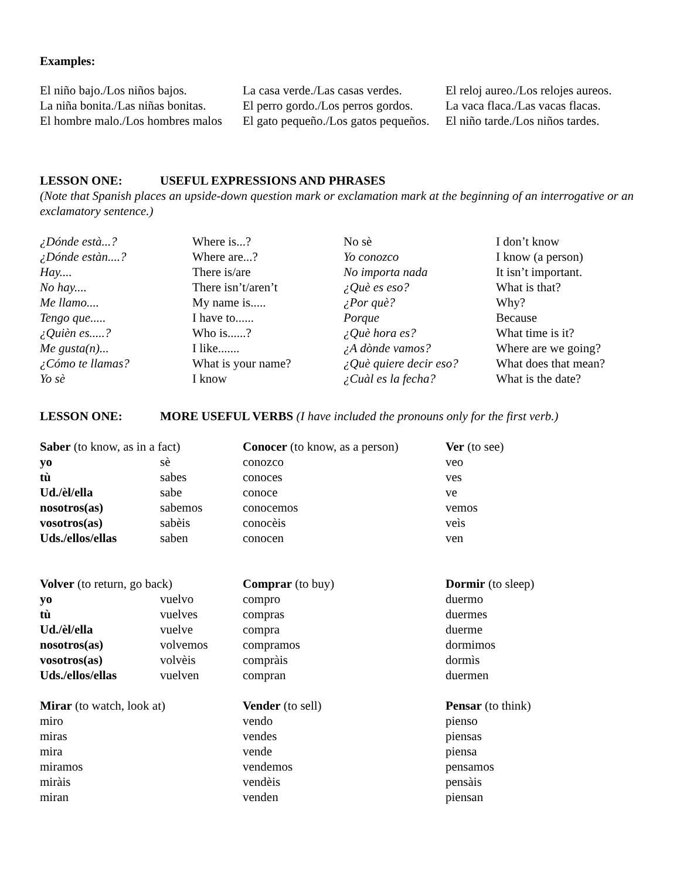Examples:
| El niño bajo./Los niños bajos. | La casa verde./Las casas verdes. | El reloj aureo./Los relojes aureos. |
| La niña bonita./Las niñas bonitas. | El perro gordo./Los perros gordos. | La vaca flaca./Las vacas flacas. |
| El hombre malo./Los hombres malos | El gato pequeño./Los gatos pequeños. | El niño tarde./Los niños tardes. |
LESSON ONE: USEFUL EXPRESSIONS AND PHRASES
(Note that Spanish places an upside-down question mark or exclamation mark at the beginning of an interrogative or an exclamatory sentence.)
| ¿Dónde està...? | Where is...? | No sè | I don’t know |
| ¿Dónde estàn....? | Where are...? | Yo conozco | I know (a person) |
| Hay.... | There is/are | No importa nada | It isn’t important. |
| No hay.... | There isn’t/aren’t | ¿Què es eso? | What is that? |
| Me llamo.... | My name is..... | ¿Por què? | Why? |
| Tengo que..... | I have to...... | Porque | Because |
| ¿Quièn es.....? | Who is......? | ¿Què hora es? | What time is it? |
| Me gusta(n)... | I like....... | ¿A dònde vamos? | Where are we going? |
| ¿Cómo te llamas? | What is your name? | ¿Què quiere decir eso? | What does that mean? |
| Yo sè | I know | ¿Cuàl es la fecha? | What is the date? |
LESSON ONE: MORE USEFUL VERBS (I have included the pronouns only for the first verb.)
| Saber (to know, as in a fact) | | Conocer (to know, as a person) | Ver (to see) |
| yo | sè | conozco | veo |
| tù | sabes | conoces | ves |
| Ud./èl/ella | sabe | conoce | ve |
| nosotros(as) | sabemos | conocemos | vemos |
| vosotros(as) | sabèis | conocèis | veìs |
| Uds./ellos/ellas | saben | conocen | ven |
| Volver (to return, go back) | | Comprar (to buy) | Dormir (to sleep) |
| yo | vuelvo | compro | duermo |
| tù | vuelves | compras | duermes |
| Ud./èl/ella | vuelve | compra | duerme |
| nosotros(as) | volvemos | compramos | dormimos |
| vosotros(as) | volvèis | compràis | dormìs |
| Uds./ellos/ellas | vuelven | compran | duermen |
| Mirar (to watch, look at) | | Vender (to sell) | Pensar (to think) |
| miro | | vendo | pienso |
| miras | | vendes | piensas |
| mira | | vende | piensa |
| miramos | | vendemos | pensamos |
| miràis | | vendèis | pensàis |
| miran | | venden | piensan |